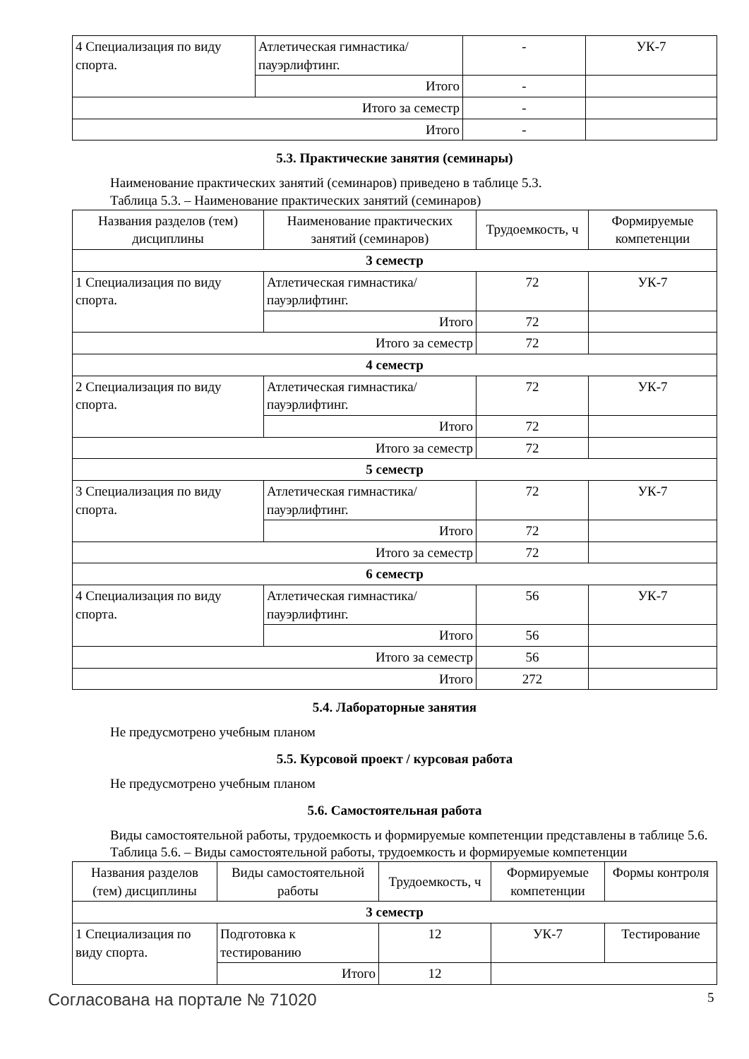| 4 Специализация по виду спорта. | Атлетическая гимнастика/ пауэрлифтинг. | - | УК-7 |
| | Итого | - | |
| Итого за семестр | | - | |
| Итого | | - | |
5.3. Практические занятия (семинары)
Наименование практических занятий (семинаров) приведено в таблице 5.3.
Таблица 5.3. – Наименование практических занятий (семинаров)
| Названия разделов (тем) дисциплины | Наименование практических занятий (семинаров) | Трудоемкость, ч | Формируемые компетенции |
| --- | --- | --- | --- |
| 3 семестр | | | |
| 1 Специализация по виду спорта. | Атлетическая гимнастика/ пауэрлифтинг. | 72 | УК-7 |
| | Итого | 72 | |
| Итого за семестр | | 72 | |
| 4 семестр | | | |
| 2 Специализация по виду спорта. | Атлетическая гимнастика/ пауэрлифтинг. | 72 | УК-7 |
| | Итого | 72 | |
| Итого за семестр | | 72 | |
| 5 семестр | | | |
| 3 Специализация по виду спорта. | Атлетическая гимнастика/ пауэрлифтинг. | 72 | УК-7 |
| | Итого | 72 | |
| Итого за семестр | | 72 | |
| 6 семестр | | | |
| 4 Специализация по виду спорта. | Атлетическая гимнастика/ пауэрлифтинг. | 56 | УК-7 |
| | Итого | 56 | |
| Итого за семестр | | 56 | |
| Итого | | 272 | |
5.4. Лабораторные занятия
Не предусмотрено учебным планом
5.5. Курсовой проект / курсовая работа
Не предусмотрено учебным планом
5.6. Самостоятельная работа
Виды самостоятельной работы, трудоемкость и формируемые компетенции представлены в таблице 5.6.
Таблица 5.6. – Виды самостоятельной работы, трудоемкость и формируемые компетенции
| Названия разделов (тем) дисциплины | Виды самостоятельной работы | Трудоемкость, ч | Формируемые компетенции | Формы контроля |
| --- | --- | --- | --- | --- |
| 3 семестр | | | | |
| 1 Специализация по виду спорта. | Подготовка к тестированию | 12 | УК-7 | Тестирование |
| | Итого | 12 | | |
Согласована на портале № 71020 5